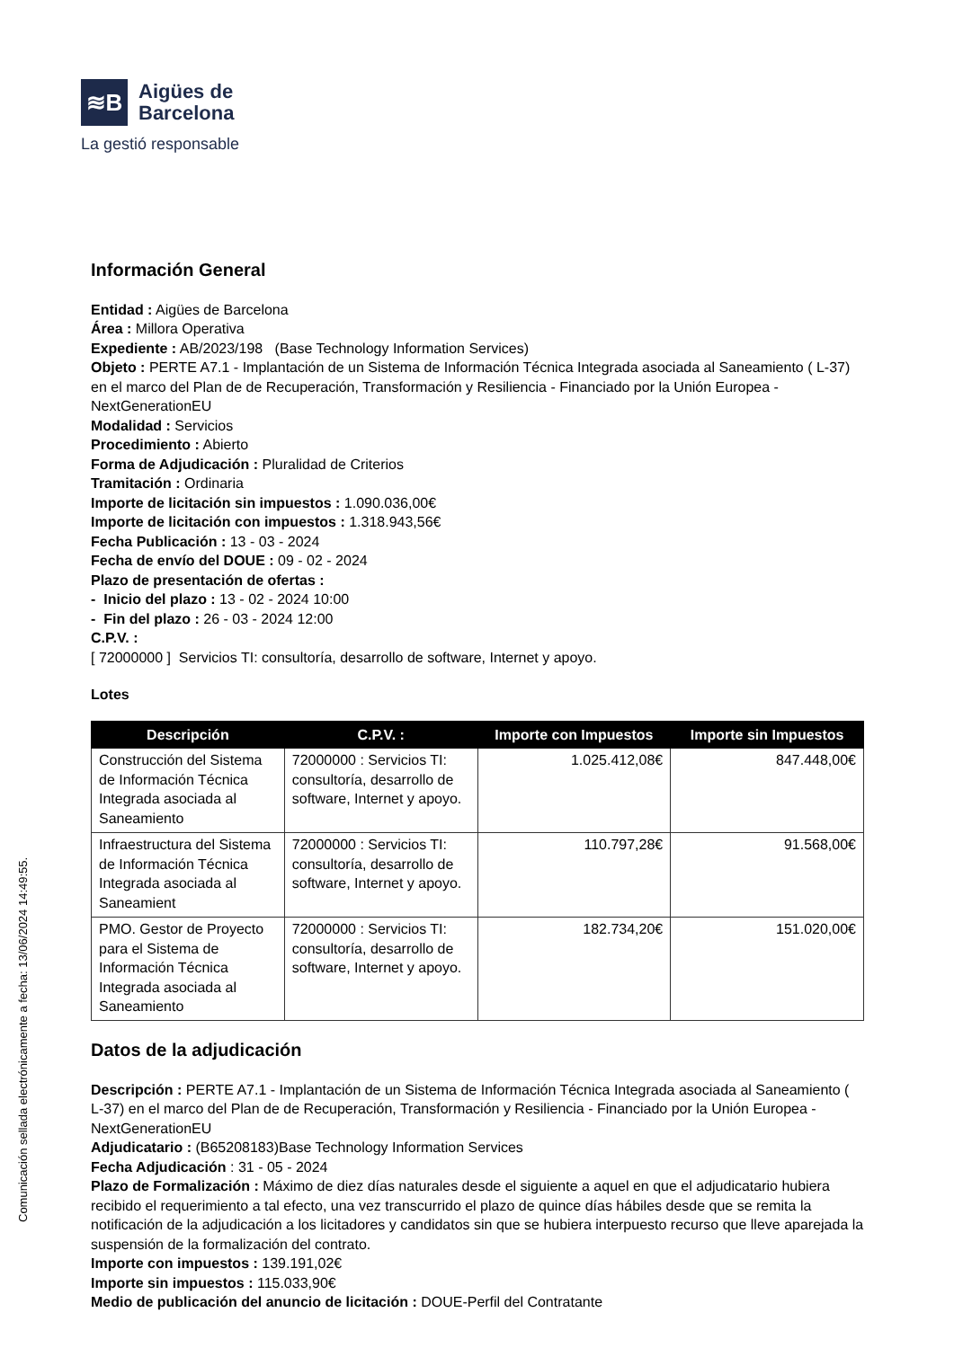≋B
Aigües de
Barcelona
La gestió responsable
Comunicación sellada electrónicamente a fecha: 13/06/2024 14:49:55.
Información General
Entidad : Aigües de Barcelona
Área : Millora Operativa
Expediente : AB/2023/198 (Base Technology Information Services)
Objeto : PERTE A7.1 - Implantación de un Sistema de Información Técnica Integrada asociada al Saneamiento ( L-37) en el marco del Plan de de Recuperación, Transformación y Resiliencia - Financiado por la Unión Europea - NextGenerationEU
Modalidad : Servicios
Procedimiento : Abierto
Forma de Adjudicación : Pluralidad de Criterios
Tramitación : Ordinaria
Importe de licitación sin impuestos : 1.090.036,00€
Importe de licitación con impuestos : 1.318.943,56€
Fecha Publicación : 13 - 03 - 2024
Fecha de envío del DOUE : 09 - 02 - 2024
Plazo de presentación de ofertas :
- Inicio del plazo : 13 - 02 - 2024 10:00
- Fin del plazo : 26 - 03 - 2024 12:00
C.P.V. :
[ 72000000 ] Servicios TI: consultoría, desarrollo de software, Internet y apoyo.
Lotes
| Descripción | C.P.V. : | Importe con Impuestos | Importe sin Impuestos |
| --- | --- | --- | --- |
| Construcción del Sistema de Información Técnica Integrada asociada al Saneamiento | 72000000 : Servicios TI: consultoría, desarrollo de software, Internet y apoyo. | 1.025.412,08€ | 847.448,00€ |
| Infraestructura del Sistema de Información Técnica Integrada asociada al Saneamient | 72000000 : Servicios TI: consultoría, desarrollo de software, Internet y apoyo. | 110.797,28€ | 91.568,00€ |
| PMO. Gestor de Proyecto para el Sistema de Información Técnica Integrada asociada al Saneamiento | 72000000 : Servicios TI: consultoría, desarrollo de software, Internet y apoyo. | 182.734,20€ | 151.020,00€ |
Datos de la adjudicación
Descripción : PERTE A7.1 - Implantación de un Sistema de Información Técnica Integrada asociada al Saneamiento ( L-37) en el marco del Plan de de Recuperación, Transformación y Resiliencia - Financiado por la Unión Europea - NextGenerationEU
Adjudicatario : (B65208183)Base Technology Information Services
Fecha Adjudicación : 31 - 05 - 2024
Plazo de Formalización : Máximo de diez días naturales desde el siguiente a aquel en que el adjudicatario hubiera recibido el requerimiento a tal efecto, una vez transcurrido el plazo de quince días hábiles desde que se remita la notificación de la adjudicación a los licitadores y candidatos sin que se hubiera interpuesto recurso que lleve aparejada la suspensión de la formalización del contrato.
Importe con impuestos : 139.191,02€
Importe sin impuestos : 115.033,90€
Medio de publicación del anuncio de licitación : DOUE-Perfil del Contratante